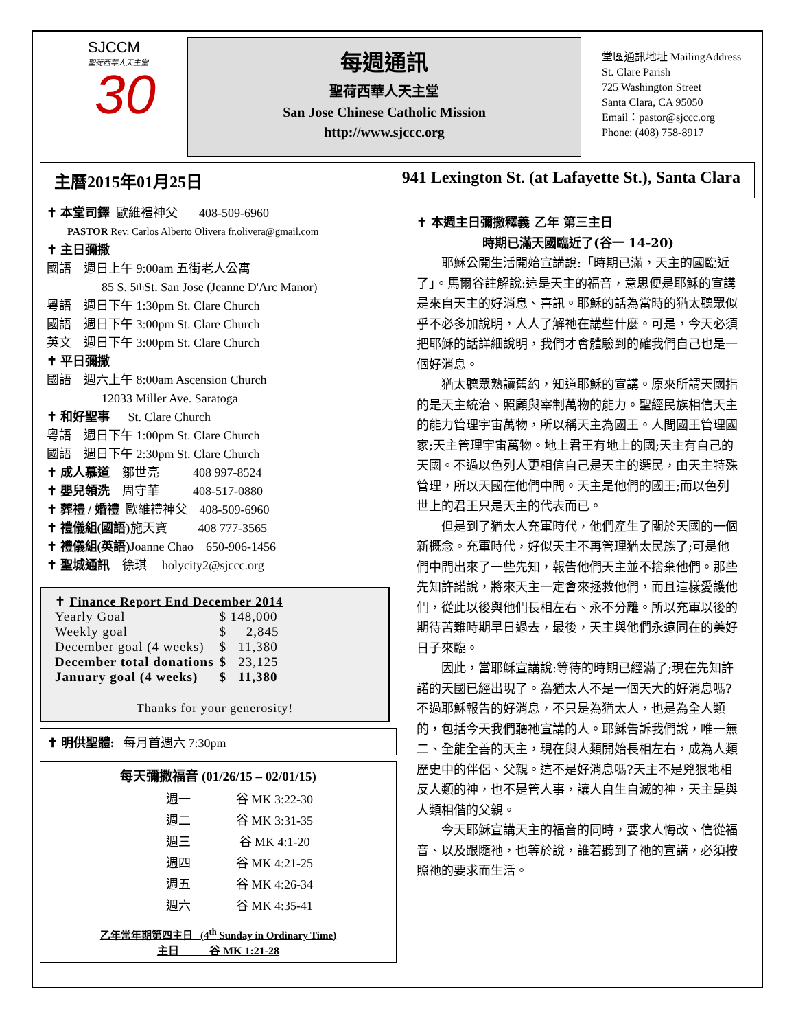SJCCM
聖荷西華人天主堂
30
每週通訊
聖荷西華人天主堂
San Jose Chinese Catholic Mission
http://www.sjccc.org
堂區通訊地址 MailingAddress
St. Clare Parish
725 Washington Street
Santa Clara, CA 95050
Email：pastor@sjccc.org
Phone: (408) 758-8917
主曆2015年01月25日 941 Lexington St. (at Lafayette St.), Santa Clara
✝ 本堂司鐸 歐維禮神父 408-509-6960
PASTOR Rev. Carlos Alberto Olivera fr.olivera@gmail.com
✝ 主日彌撒
國語 週日上午 9:00am 五街老人公寓
85 S. 5<sup>th</sup> St. San Jose (Jeanne D'Arc Manor)
粵語 週日下午 1:30pm St. Clare Church
國語 週日下午 3:00pm St. Clare Church
英文 週日下午 3:00pm St. Clare Church
✝ 平日彌撒
國語 週六上午 8:00am Ascension Church
12033 Miller Ave. Saratoga
✝ 和好聖事 St. Clare Church
粵語 週日下午 1:00pm St. Clare Church
國語 週日下午 2:30pm St. Clare Church
✝ 成人慕道 鄒世亮 408 997-8524
✝ 嬰兒領洗 周守華 408-517-0880
✝ 葬禮 / 婚禮 歐維禮神父 408-509-6960
✝ 禮儀組(國語) 施天寶 408 777-3565
✝ 禮儀組(英語) Joanne Chao 650-906-1456
✝ 聖城通訊 徐琪 holycity2@sjccc.org
✝ Finance Report End December 2014
| Yearly Goal | $ 148,000 |
| Weekly goal | $ 2,845 |
| December goal (4 weeks) | $ 11,380 |
| December total donations | $ 23,125 |
| January goal (4 weeks) | $ 11,380 |
Thanks for your generosity!
✝ 明供聖體: 每月首週六 7:30pm
每天彌撒福音 (01/26/15 – 02/01/15)
| 週一 | 谷 MK 3:22-30 |
| 週二 | 谷 MK 3:31-35 |
| 週三 | 谷 MK 4:1-20 |
| 週四 | 谷 MK 4:21-25 |
| 週五 | 谷 MK 4:26-34 |
| 週六 | 谷 MK 4:35-41 |
乙年常年期第四主日 (4<sup>th</sup> Sunday in Ordinary Time)
主日 谷 MK 1:21-28
✝ 本週主日彌撒釋義 乙年 第三主日
時期已滿天國臨近了(谷一 14-20)
耶穌公開生活開始宣講說:「時期已滿，天主的國臨近了」。馬爾谷註解說:這是天主的福音，意思便是耶穌的宣講是來自天主的好消息、喜訊。耶穌的話為當時的猶太聽眾似乎不必多加說明，人人了解祂在講些什麼。可是，今天必須把耶穌的話詳細說明，我們才會體驗到的確我們自己也是一個好消息。
猶太聽眾熟讀舊約，知道耶穌的宣講。原來所謂天國指的是天主統治、照顧與宰制萬物的能力。聖經民族相信天主的能力管理宇宙萬物，所以稱天主為國王。人間國王管理國家;天主管理宇宙萬物。地上君王有地上的國;天主有自己的天國。不過以色列人更相信自己是天主的選民，由天主特殊管理，所以天國在他們中間。天主是他們的國王;而以色列世上的君王只是天主的代表而已。
但是到了猶太人充軍時代，他們產生了關於天國的一個新概念。充軍時代，好似天主不再管理猶太民族了;可是他們中間出來了一些先知，報告他們天主並不捨棄他們。那些先知許諾說，將來天主一定會來拯救他們，而且這樣愛護他們，從此以後與他們長相左右、永不分離。所以充軍以後的期待苦難時期早日過去，最後，天主與他們永遠同在的美好日子來臨。
因此，當耶穌宣講說:等待的時期已經滿了;現在先知許諾的天國已經出現了。為猶太人不是一個天大的好消息嗎?不過耶穌報告的好消息，不只是為猶太人，也是為全人類的，包括今天我們聽祂宣講的人。耶穌告訴我們說，唯一無二、全能全善的天主，現在與人類開始長相左右，成為人類歷史中的伴侶、父親。這不是好消息嗎?天主不是兇狠地相反人類的神，也不是管人事，讓人自生自滅的神，天主是與人類相偕的父親。
今天耶穌宣講天主的福音的同時，要求人悔改、信從福音、以及跟隨祂，也等於說，誰若聽到了祂的宣講，必須按照祂的要求而生活。